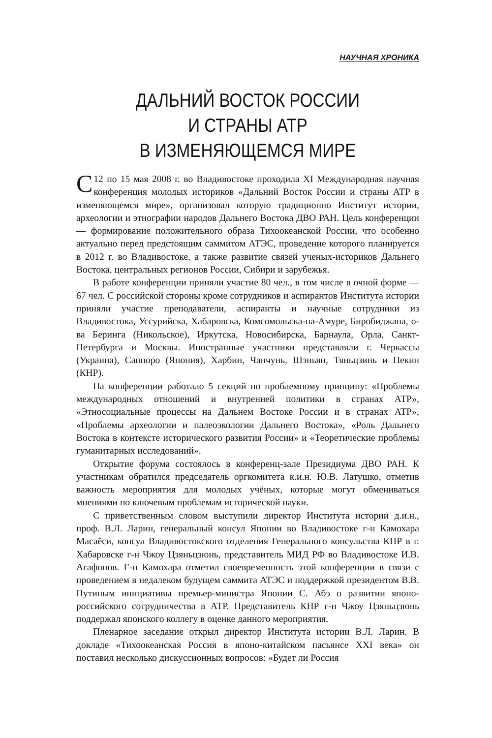НАУЧНАЯ ХРОНИКА
ДАЛЬНИЙ ВОСТОК РОССИИ
И СТРАНЫ АТР
В ИЗМЕНЯЮЩЕМСЯ МИРЕ
С 12 по 15 мая 2008 г. во Владивостоке проходила XI Международная научная конференция молодых историков «Дальний Восток России и страны АТР в изменяющемся мире», организовал которую традиционно Институт истории, археологии и этнографии народов Дальнего Востока ДВО РАН. Цель конференции — формирование положительного образа Тихоокеанской России, что особенно актуально перед предстоящим саммитом АТЭС, проведение которого планируется в 2012 г. во Владивостоке, а также развитие связей ученых-историков Дальнего Востока, центральных регионов России, Сибири и зарубежья.
В работе конференции приняли участие 80 чел., в том числе в очной форме — 67 чел. С российской стороны кроме сотрудников и аспирантов Института истории приняли участие преподаватели, аспиранты и научные сотрудники из Владивостока, Уссурийска, Хабаровска, Комсомольска-на-Амуре, Биробиджана, о-ва Беринга (Никольское), Иркутска, Новосибирска, Барнаула, Орла, Санкт-Петербурга и Москвы. Иностранные участники представляли г. Черкассы (Украина), Саппоро (Япония), Харбин, Чанчунь, Шэньян, Тяньцзинь и Пекин (КНР).
На конференции работало 5 секций по проблемному принципу: «Проблемы международных отношений и внутренней политики в странах АТР», «Этносоциальные процессы на Дальнем Востоке России и в странах АТР», «Проблемы археологии и палеоэкологии Дальнего Востока», «Роль Дальнего Востока в контексте исторического развития России» и «Теоретические проблемы гуманитарных исследований».
Открытие форума состоялось в конференц-зале Президиума ДВО РАН. К участникам обратился председатель оргкомитета к.и.н. Ю.В. Латушко, отметив важность мероприятия для молодых учёных, которые могут обмениваться мнениями по ключевым проблемам исторической науки.
С приветственным словом выступили директор Института истории д.и.н., проф. В.Л. Ларин, генеральный консул Японии во Владивостоке г-н Камохара Масаёси, консул Владивостокского отделения Генерального консульства КНР в г. Хабаровске г-н Чжоу Цзяньцзюнь, представитель МИД РФ во Владивостоке И.В. Агафонов. Г-н Камохара отметил своевременность этой конференции в связи с проведением в недалеком будущем саммита АТЭС и поддержкой президентом В.В. Путиным инициативы премьер-министра Японии С. Абэ о развитии японо-российского сотрудничества в АТР. Представитель КНР г-н Чжоу Цзяньцзюнь поддержал японского коллегу в оценке данного мероприятия.
Пленарное заседание открыл директор Института истории В.Л. Ларин. В докладе «Тихоокеанская Россия в японо-китайском пасьянсе XXI века» он поставил несколько дискуссионных вопросов: «Будет ли Россия